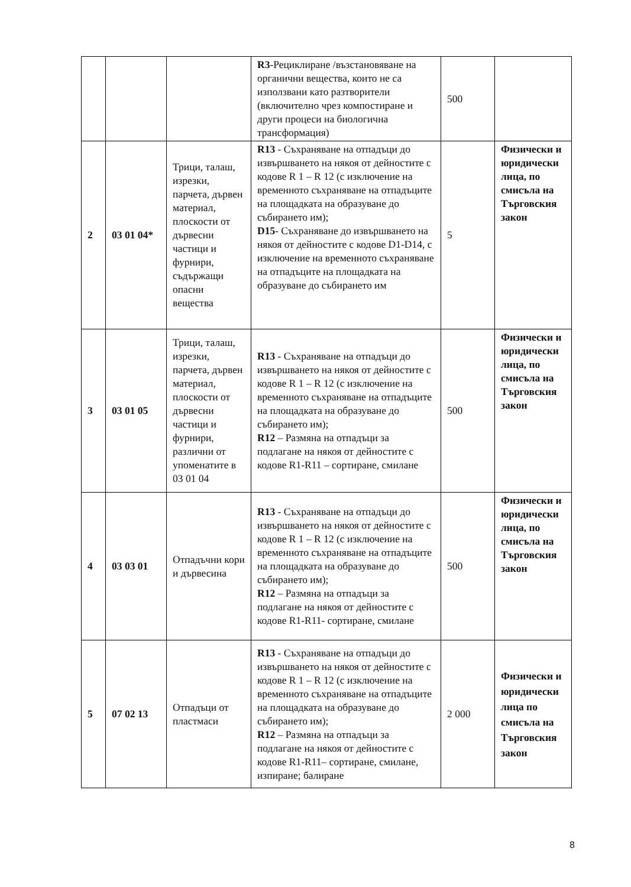| | | | R3 -Рециклиране /възстановяване на органични вещества, които не са използвани като разтворители (включително чрез компостиране и други процеси на биологична трансформация) | 500 | |
| 2 | 03 01 04* | Трици, талаш, изрезки, парчета, дървен материал, плоскости от дървесни частици и фурнири, съдържащи опасни вещества | R13 - Съхраняване на отпадъци до извършването на някоя от дейностите с кодове R 1 – R 12 (с изключение на временното съхраняване на отпадъците на площадката на образуване до събирането им); D15 - Съхраняване до извършването на някоя от дейностите с кодове D1-D14, с изключение на временното съхраняване на отпадъците на площадката на образуване до събирането им | 5 | Физически и юридически лица, по смисъла на Търговския закон |
| 3 | 03 01 05 | Трици, талаш, изрезки, парчета, дървен материал, плоскости от дървесни частици и фурнири, различни от упоменатите в 03 01 04 | R13 - Съхраняване на отпадъци до извършването на някоя от дейностите с кодове R 1 – R 12 (с изключение на временното съхраняване на отпадъците на площадката на образуване до събирането им); R12 – Размяна на отпадъци за подлагане на някоя от дейностите с кодове R1-R11 – сортиране, смилане | 500 | Физически и юридически лица, по смисъла на Търговския закон |
| 4 | 03 03 01 | Отпадъчни кори и дървесина | R13 - Съхраняване на отпадъци до извършването на някоя от дейностите с кодове R 1 – R 12 (с изключение на временното съхраняване на отпадъците на площадката на образуване до събирането им); R12 – Размяна на отпадъци за подлагане на някоя от дейностите с кодове R1-R11- сортиране, смилане | 500 | Физически и юридически лица, по смисъла на Търговския закон |
| 5 | 07 02 13 | Отпадъци от пластмаси | R13 - Съхраняване на отпадъци до извършването на някоя от дейностите с кодове R 1 – R 12 (с изключение на временното съхраняване на отпадъците на площадката на образуване до събирането им); R12 – Размяна на отпадъци за подлагане на някоя от дейностите с кодове R1-R11– сортиране, смилане, изпиране; балиране | 2 000 | Физически и юридически лица по смисъла на Търговския закон |
8